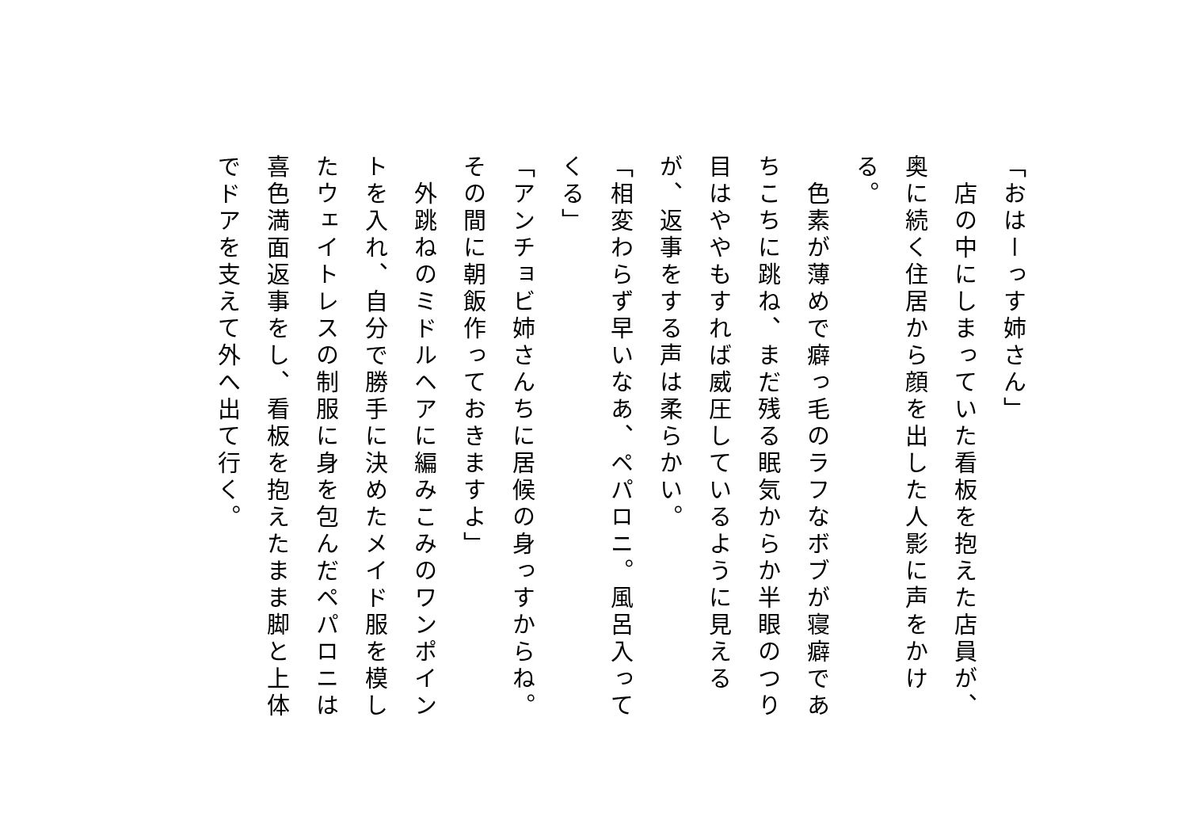「おはーっす姉さん」
　店の中にしまっていた看板を抱えた店員が、奥に続く住居から顔を出した人影に声をかける。
　色素が薄めで癖っ毛のラフなボブが寝癖であちこちに跳ね、まだ残る眠気からか半眼のつり目はややもすれば威圧しているように見えるが、返事をする声は柔らかい。
「相変わらず早いなあ、ペパロニ。風呂入ってくる」
「アンチョビ姉さんちに居候の身っすからね。その間に朝飯作っておきますよ」
　外跳ねのミドルヘアに編みこみのワンポイントを入れ、自分で勝手に決めたメイド服を模したウェイトレスの制服に身を包んだペパロニは喜色満面返事をし、看板を抱えたまま脚と上体でドアを支えて外へ出て行く。